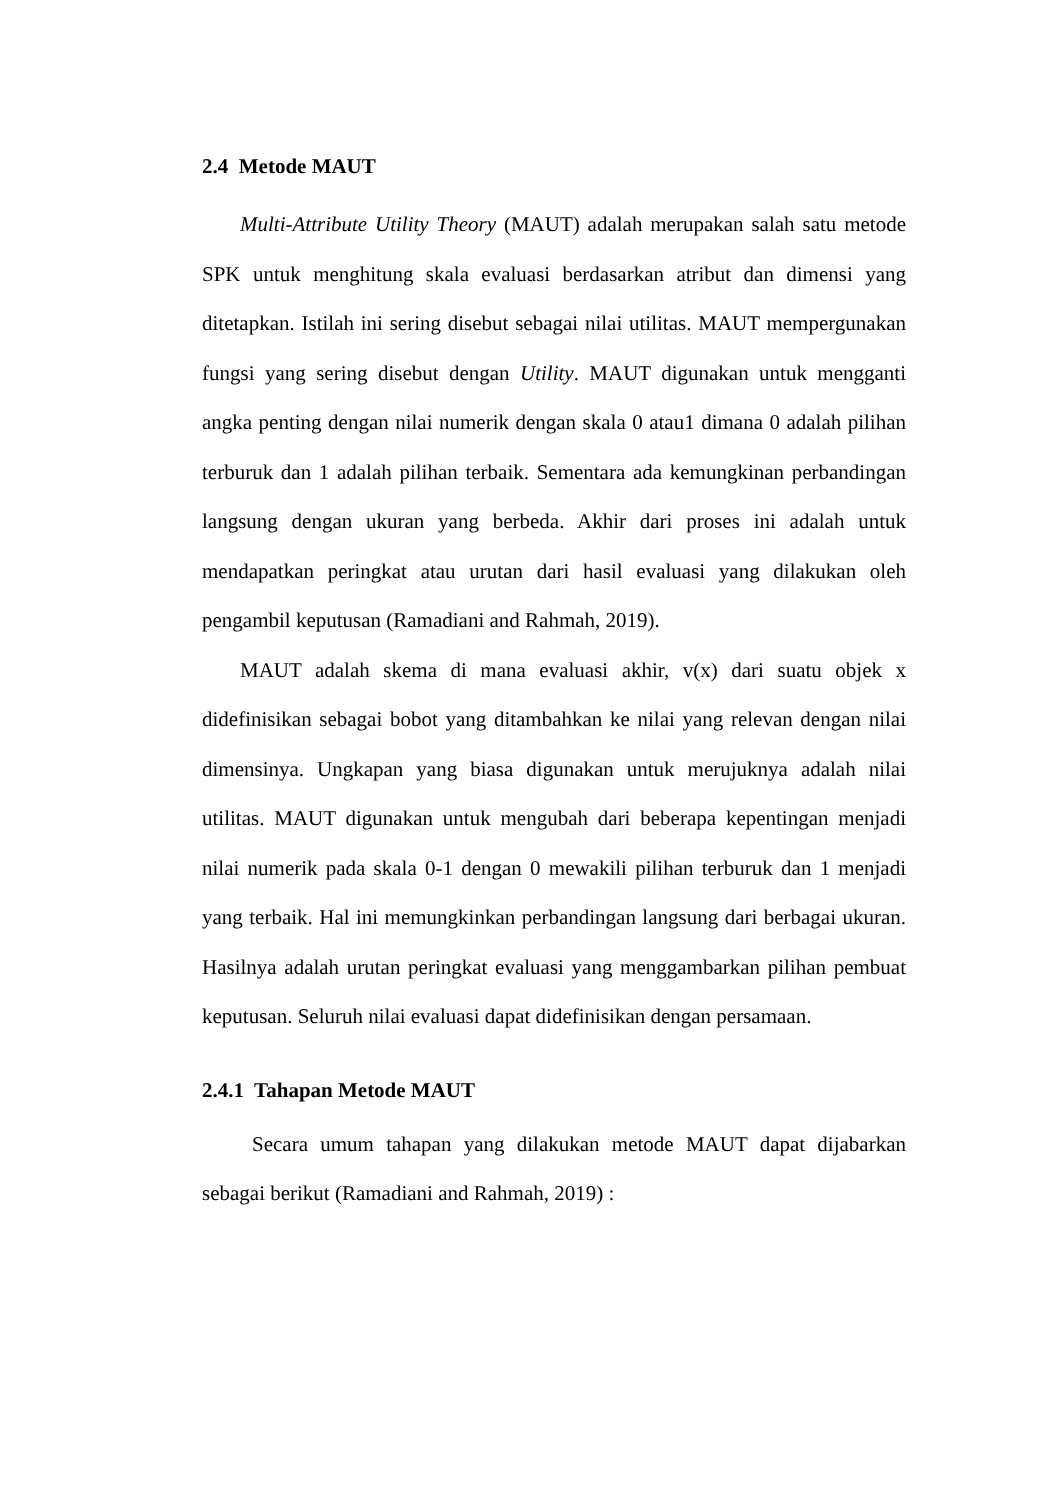2.4 Metode MAUT
Multi-Attribute Utility Theory (MAUT) adalah merupakan salah satu metode SPK untuk menghitung skala evaluasi berdasarkan atribut dan dimensi yang ditetapkan. Istilah ini sering disebut sebagai nilai utilitas. MAUT mempergunakan fungsi yang sering disebut dengan Utility. MAUT digunakan untuk mengganti angka penting dengan nilai numerik dengan skala 0 atau1 dimana 0 adalah pilihan terburuk dan 1 adalah pilihan terbaik. Sementara ada kemungkinan perbandingan langsung dengan ukuran yang berbeda. Akhir dari proses ini adalah untuk mendapatkan peringkat atau urutan dari hasil evaluasi yang dilakukan oleh pengambil keputusan (Ramadiani and Rahmah, 2019).
MAUT adalah skema di mana evaluasi akhir, v(x) dari suatu objek x didefinisikan sebagai bobot yang ditambahkan ke nilai yang relevan dengan nilai dimensinya. Ungkapan yang biasa digunakan untuk merujuknya adalah nilai utilitas. MAUT digunakan untuk mengubah dari beberapa kepentingan menjadi nilai numerik pada skala 0-1 dengan 0 mewakili pilihan terburuk dan 1 menjadi yang terbaik. Hal ini memungkinkan perbandingan langsung dari berbagai ukuran. Hasilnya adalah urutan peringkat evaluasi yang menggambarkan pilihan pembuat keputusan. Seluruh nilai evaluasi dapat didefinisikan dengan persamaan.
2.4.1 Tahapan Metode MAUT
Secara umum tahapan yang dilakukan metode MAUT dapat dijabarkan sebagai berikut (Ramadiani and Rahmah, 2019) :